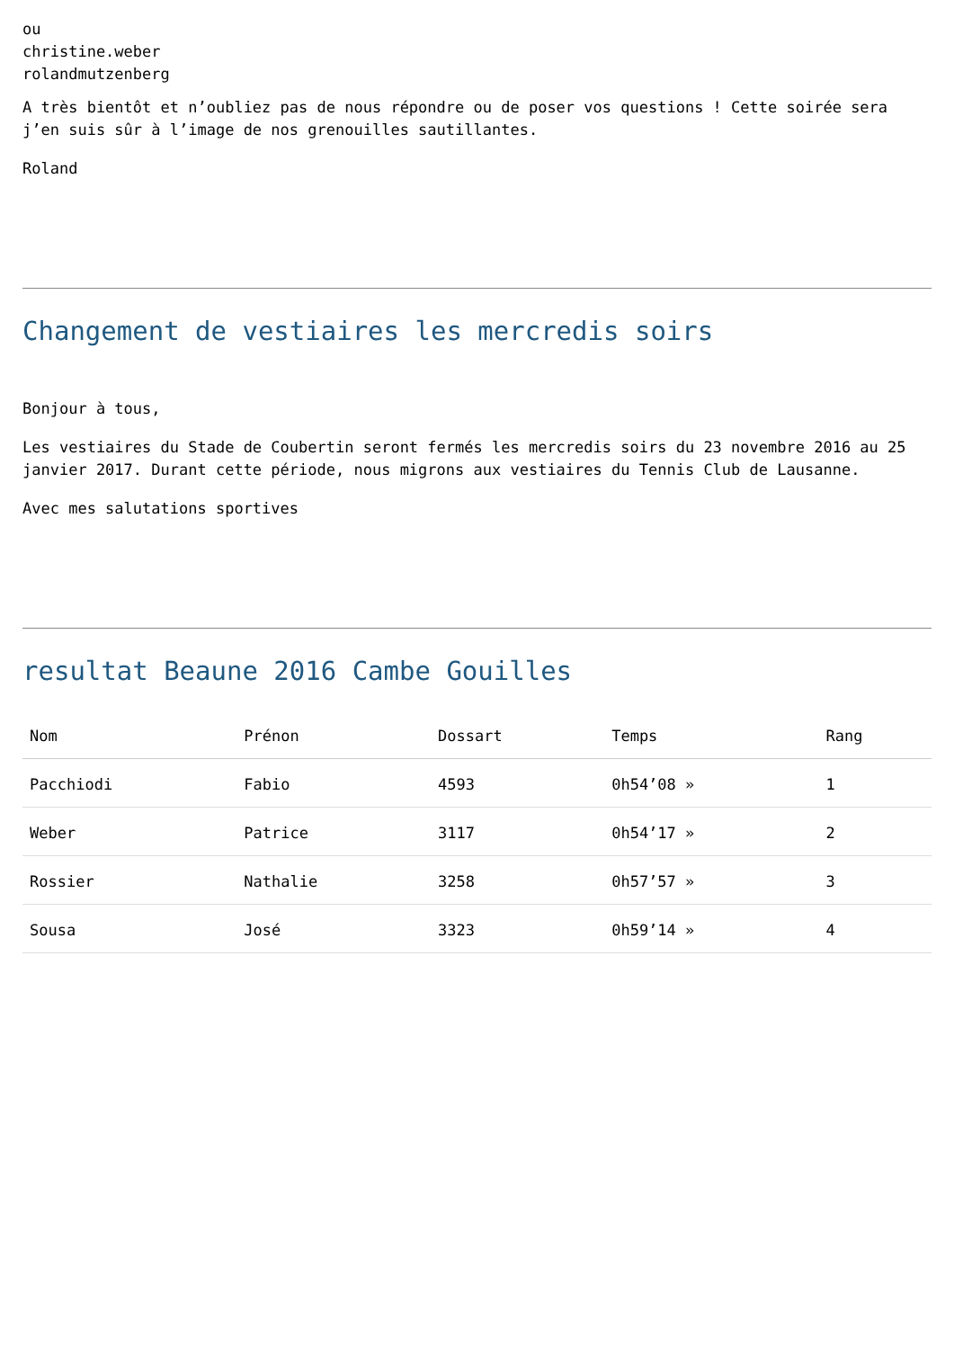ou
christine.weber
rolandmutzenberg
A très bientôt et n’oubliez pas de nous répondre ou de poser vos questions ! Cette soirée sera j’en suis sûr à l’image de nos grenouilles sautillantes.
Roland
Changement de vestiaires les mercredis soirs
Bonjour à tous,
Les vestiaires du Stade de Coubertin seront fermés les mercredis soirs du 23 novembre 2016 au 25 janvier 2017. Durant cette période, nous migrons aux vestiaires du Tennis Club de Lausanne.
Avec mes salutations sportives
resultat Beaune 2016 Cambe Gouilles
| Nom | Prénon | Dossart | Temps | Rang |
| --- | --- | --- | --- | --- |
| Pacchiodi | Fabio | 4593 | 0h54’08 » | 1 |
| Weber | Patrice | 3117 | 0h54’17 » | 2 |
| Rossier | Nathalie | 3258 | 0h57’57 » | 3 |
| Sousa | José | 3323 | 0h59’14 » | 4 |